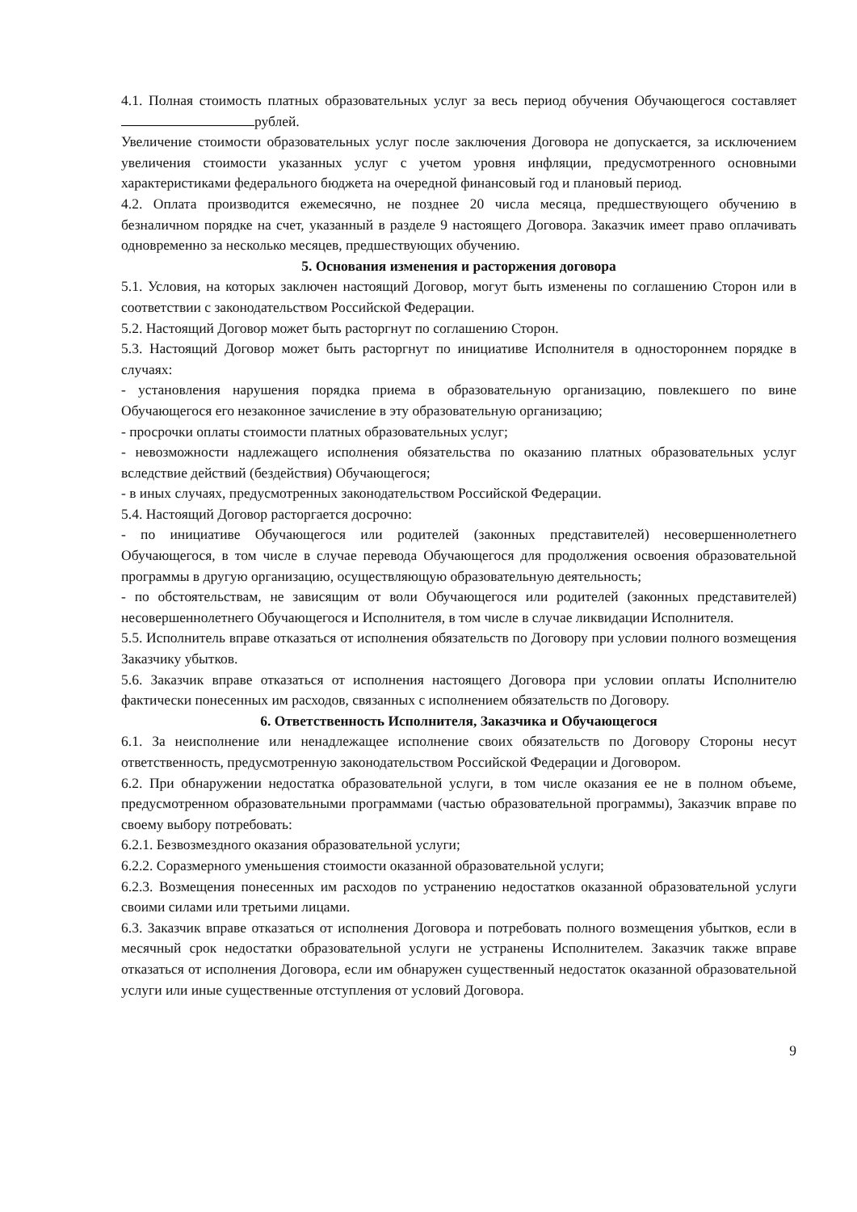4.1. Полная стоимость платных образовательных услуг за весь период обучения Обучающегося составляет рублей.
Увеличение стоимости образовательных услуг после заключения Договора не допускается, за исключением увеличения стоимости указанных услуг с учетом уровня инфляции, предусмотренного основными характеристиками федерального бюджета на очередной финансовый год и плановый период.
4.2. Оплата производится ежемесячно, не позднее 20 числа месяца, предшествующего обучению в безналичном порядке на счет, указанный в разделе 9 настоящего Договора. Заказчик имеет право оплачивать одновременно за несколько месяцев, предшествующих обучению.
5. Основания изменения и расторжения договора
5.1. Условия, на которых заключен настоящий Договор, могут быть изменены по соглашению Сторон или в соответствии с законодательством Российской Федерации.
5.2. Настоящий Договор может быть расторгнут по соглашению Сторон.
5.3. Настоящий Договор может быть расторгнут по инициативе Исполнителя в одностороннем порядке в случаях:
- установления нарушения порядка приема в образовательную организацию, повлекшего по вине Обучающегося его незаконное зачисление в эту образовательную организацию;
- просрочки оплаты стоимости платных образовательных услуг;
- невозможности надлежащего исполнения обязательства по оказанию платных образовательных услуг вследствие действий (бездействия) Обучающегося;
- в иных случаях, предусмотренных законодательством Российской Федерации.
5.4. Настоящий Договор расторгается досрочно:
- по инициативе Обучающегося или родителей (законных представителей) несовершеннолетнего Обучающегося, в том числе в случае перевода Обучающегося для продолжения освоения образовательной программы в другую организацию, осуществляющую образовательную деятельность;
- по обстоятельствам, не зависящим от воли Обучающегося или родителей (законных представителей) несовершеннолетнего Обучающегося и Исполнителя, в том числе в случае ликвидации Исполнителя.
5.5. Исполнитель вправе отказаться от исполнения обязательств по Договору при условии полного возмещения Заказчику убытков.
5.6. Заказчик вправе отказаться от исполнения настоящего Договора при условии оплаты Исполнителю фактически понесенных им расходов, связанных с исполнением обязательств по Договору.
6. Ответственность Исполнителя, Заказчика и Обучающегося
6.1. За неисполнение или ненадлежащее исполнение своих обязательств по Договору Стороны несут ответственность, предусмотренную законодательством Российской Федерации и Договором.
6.2. При обнаружении недостатка образовательной услуги, в том числе оказания ее не в полном объеме, предусмотренном образовательными программами (частью образовательной программы), Заказчик вправе по своему выбору потребовать:
6.2.1. Безвозмездного оказания образовательной услуги;
6.2.2. Соразмерного уменьшения стоимости оказанной образовательной услуги;
6.2.3. Возмещения понесенных им расходов по устранению недостатков оказанной образовательной услуги своими силами или третьими лицами.
6.3. Заказчик вправе отказаться от исполнения Договора и потребовать полного возмещения убытков, если в месячный срок недостатки образовательной услуги не устранены Исполнителем. Заказчик также вправе отказаться от исполнения Договора, если им обнаружен существенный недостаток оказанной образовательной услуги или иные существенные отступления от условий Договора.
9